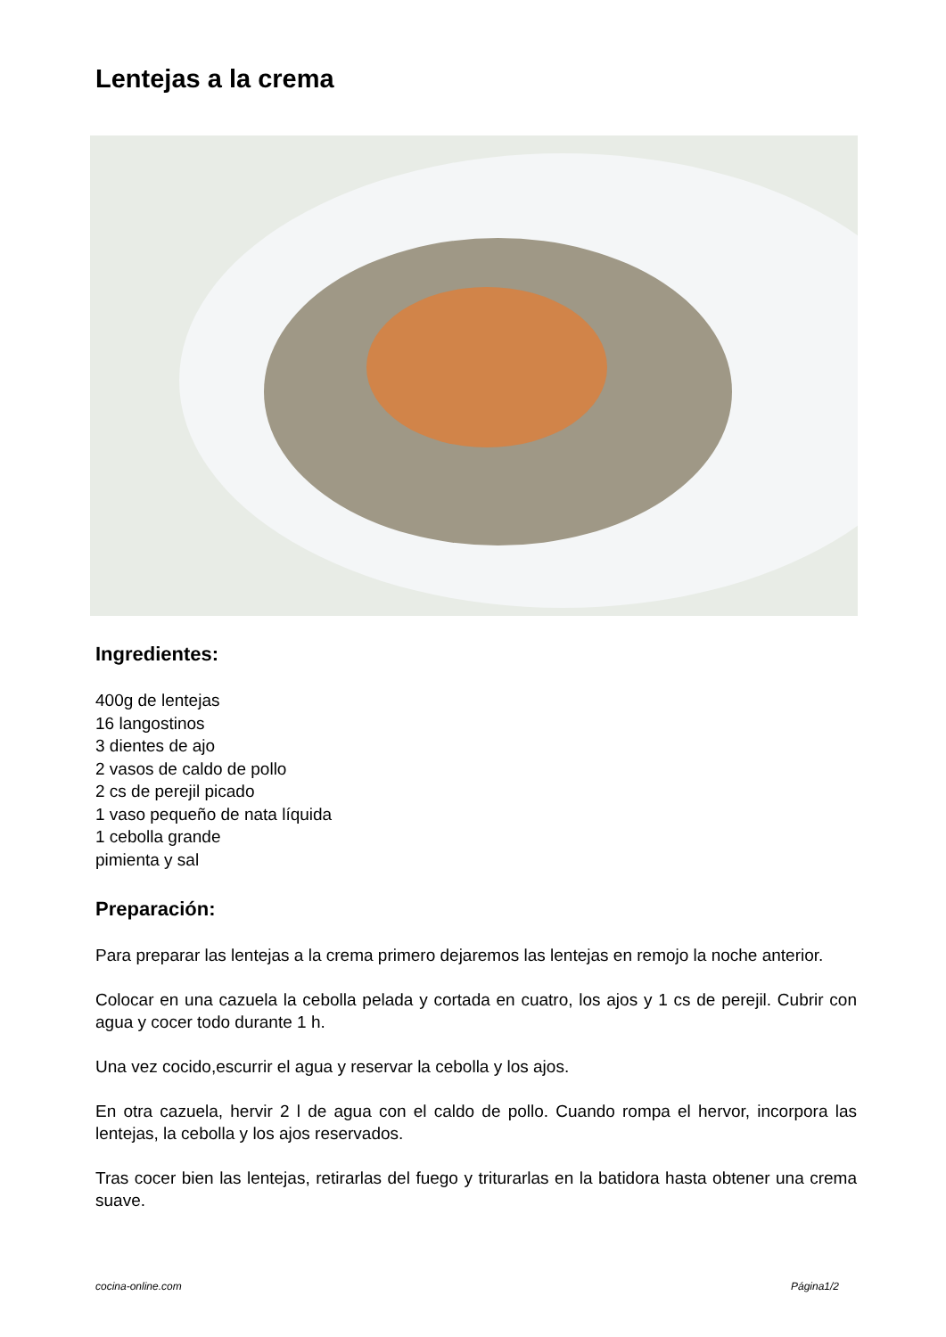Lentejas a la crema
Ingredientes:
400g de lentejas
16 langostinos
3 dientes de ajo
2 vasos de caldo de pollo
2 cs de perejil picado
1 vaso pequeño de nata líquida
1 cebolla grande
pimienta y sal
Preparación:
Para preparar las lentejas a la crema primero dejaremos las lentejas en remojo la noche anterior.
Colocar en una cazuela la cebolla pelada y cortada en cuatro, los ajos y 1 cs de perejil. Cubrir con agua y cocer todo durante 1 h.
Una vez cocido,escurrir el agua y reservar la cebolla y los ajos.
En otra cazuela, hervir 2 l de agua con el caldo de pollo. Cuando rompa el hervor, incorpora las lentejas, la cebolla y los ajos reservados.
Tras cocer bien las lentejas, retirarlas del fuego y triturarlas en la batidora hasta obtener una crema suave.
cocina-online.com Página1/2